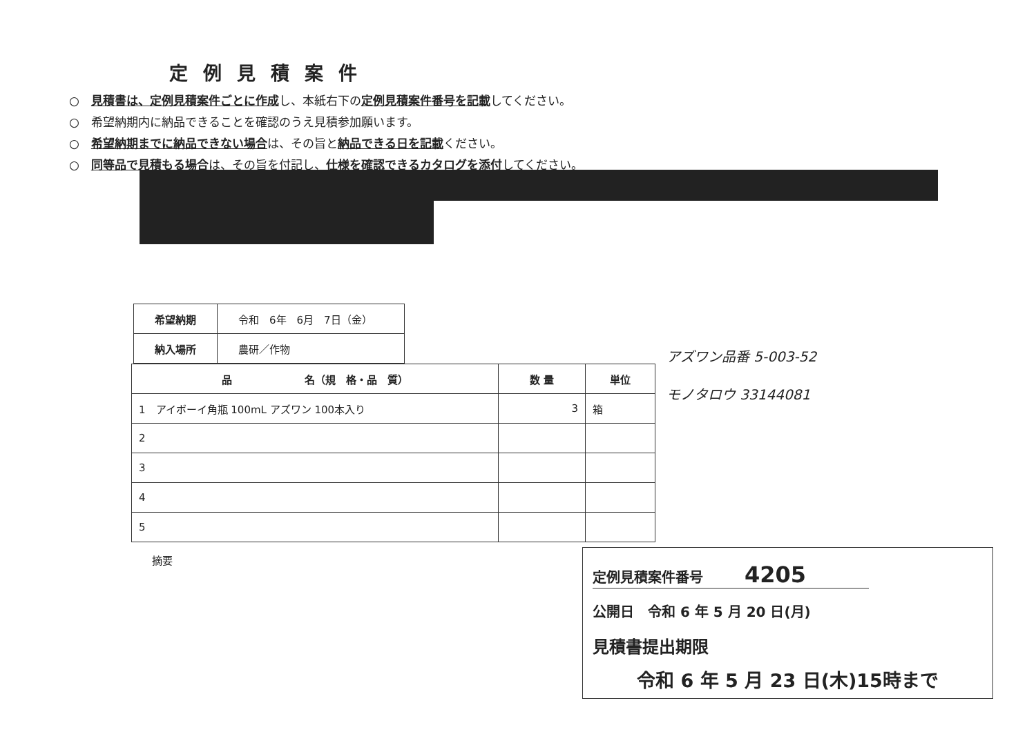定例見積案件
○　見積書は、定例見積案件ごとに作成し、本紙右下の定例見積案件番号を記載してください。
○　希望納期内に納品できることを確認のうえ見積参加願います。
○　希望納期までに納品できない場合は、その旨と納品できる日を記載ください。
○　同等品で見積もる場合は、その旨を付記し、仕様を確認できるカタログを添付してください。
| 希望納期 | 令和 6年 6月 7日（金） |
| 納入場所 | 農研／作物 |
| 品 名（規 格・品 質） | 数 量 | 単位 |
| --- | --- | --- |
| 1 アイボーイ角瓶 100mL アズワン 100本入り | 3 | 箱 |
| 2 | | |
| 3 | | |
| 4 | | |
| 5 | | |
摘要
アズワン品番 5-003-52
モノタロウ 33144081
定例見積案件番号　　　4205
公開日　令和 6 年 5 月 20 日(月)
見積書提出期限
令和 6 年 5 月 23 日(木)15時まで